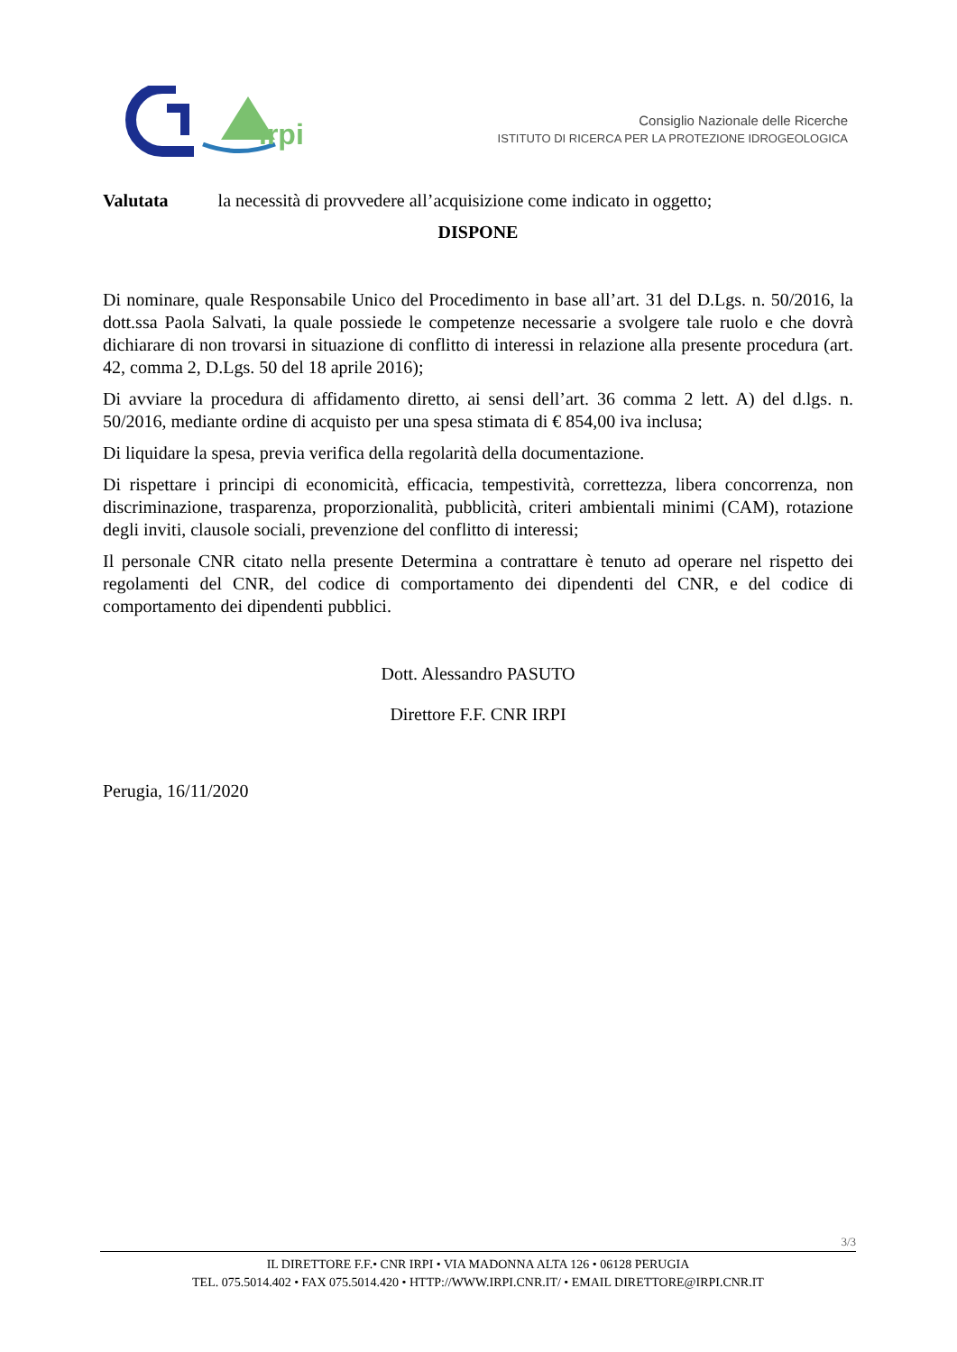irpi
Consiglio Nazionale delle Ricerche
ISTITUTO DI RICERCA PER LA PROTEZIONE IDROGEOLOGICA
Valutata la necessità di provvedere all’acquisizione come indicato in oggetto;
DISPONE
Di nominare, quale Responsabile Unico del Procedimento in base all’art. 31 del D.Lgs. n. 50/2016, la dott.ssa Paola Salvati, la quale possiede le competenze necessarie a svolgere tale ruolo e che dovrà dichiarare di non trovarsi in situazione di conflitto di interessi in relazione alla presente procedura (art. 42, comma 2, D.Lgs. 50 del 18 aprile 2016);
Di avviare la procedura di affidamento diretto, ai sensi dell’art. 36 comma 2 lett. A) del d.lgs. n. 50/2016, mediante ordine di acquisto per una spesa stimata di € 854,00 iva inclusa;
Di liquidare la spesa, previa verifica della regolarità della documentazione.
Di rispettare i principi di economicità, efficacia, tempestività, correttezza, libera concorrenza, non discriminazione, trasparenza, proporzionalità, pubblicità, criteri ambientali minimi (CAM), rotazione degli inviti, clausole sociali, prevenzione del conflitto di interessi;
Il personale CNR citato nella presente Determina a contrattare è tenuto ad operare nel rispetto dei regolamenti del CNR, del codice di comportamento dei dipendenti del CNR, e del codice di comportamento dei dipendenti pubblici.
Dott. Alessandro PASUTO
Direttore F.F. CNR IRPI
Perugia, 16/11/2020
3/3
IL DIRETTORE F.F.• CNR IRPI • VIA MADONNA ALTA 126 • 06128 PERUGIA
TEL. 075.5014.402 • FAX 075.5014.420 • HTTP://WWW.IRPI.CNR.IT/ • EMAIL DIRETTORE@IRPI.CNR.IT